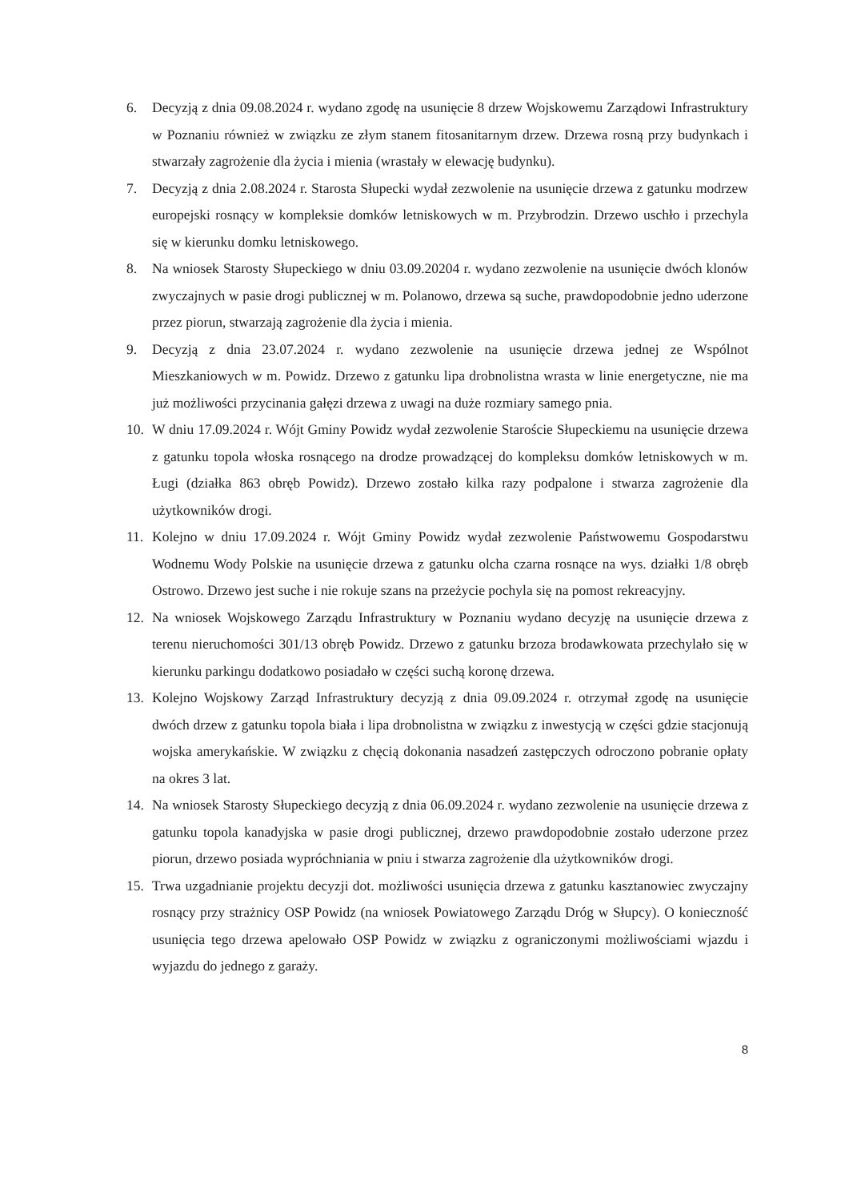6. Decyzją z dnia 09.08.2024 r. wydano zgodę na usunięcie 8 drzew Wojskowemu Zarządowi Infrastruktury w Poznaniu również w związku ze złym stanem fitosanitarnym drzew. Drzewa rosną przy budynkach i stwarzały zagrożenie dla życia i mienia (wrastały w elewację budynku).
7. Decyzją z dnia 2.08.2024 r. Starosta Słupecki wydał zezwolenie na usunięcie drzewa z gatunku modrzew europejski rosnący w kompleksie domków letniskowych w m. Przybrodzin. Drzewo uschło i przechyla się w kierunku domku letniskowego.
8. Na wniosek Starosty Słupeckiego w dniu 03.09.20204 r. wydano zezwolenie na usunięcie dwóch klonów zwyczajnych w pasie drogi publicznej w m. Polanowo, drzewa są suche, prawdopodobnie jedno uderzone przez piorun, stwarzają zagrożenie dla życia i mienia.
9. Decyzją z dnia 23.07.2024 r. wydano zezwolenie na usunięcie drzewa jednej ze Wspólnot Mieszkaniowych w m. Powidz. Drzewo z gatunku lipa drobnolistna wrasta w linie energetyczne, nie ma już możliwości przycinania gałęzi drzewa z uwagi na duże rozmiary samego pnia.
10. W dniu 17.09.2024 r. Wójt Gminy Powidz wydał zezwolenie Staroście Słupeckiemu na usunięcie drzewa z gatunku topola włoska rosnącego na drodze prowadzącej do kompleksu domków letniskowych w m. Ługi (działka 863 obręb Powidz). Drzewo zostało kilka razy podpalone i stwarza zagrożenie dla użytkowników drogi.
11. Kolejno w dniu 17.09.2024 r. Wójt Gminy Powidz wydał zezwolenie Państwowemu Gospodarstwu Wodnemu Wody Polskie na usunięcie drzewa z gatunku olcha czarna rosnące na wys. działki 1/8 obręb Ostrowo. Drzewo jest suche i nie rokuje szans na przeżycie pochyla się na pomost rekreacyjny.
12. Na wniosek Wojskowego Zarządu Infrastruktury w Poznaniu wydano decyzję na usunięcie drzewa z terenu nieruchomości 301/13 obręb Powidz. Drzewo z gatunku brzoza brodawkowata przechylało się w kierunku parkingu dodatkowo posiadało w części suchą koronę drzewa.
13. Kolejno Wojskowy Zarząd Infrastruktury decyzją z dnia 09.09.2024 r. otrzymał zgodę na usunięcie dwóch drzew z gatunku topola biała i lipa drobnolistna w związku z inwestycją w części gdzie stacjonują wojska amerykańskie. W związku z chęcią dokonania nasadzeń zastępczych odroczono pobranie opłaty na okres 3 lat.
14. Na wniosek Starosty Słupeckiego decyzją z dnia 06.09.2024 r. wydano zezwolenie na usunięcie drzewa z gatunku topola kanadyjska w pasie drogi publicznej, drzewo prawdopodobnie zostało uderzone przez piorun, drzewo posiada wypróchniania w pniu i stwarza zagrożenie dla użytkowników drogi.
15. Trwa uzgadnianie projektu decyzji dot. możliwości usunięcia drzewa z gatunku kasztanowiec zwyczajny rosnący przy strażnicy OSP Powidz (na wniosek Powiatowego Zarządu Dróg w Słupcy). O konieczność usunięcia tego drzewa apelowało OSP Powidz w związku z ograniczonymi możliwościami wjazdu i wyjazdu do jednego z garaży.
8